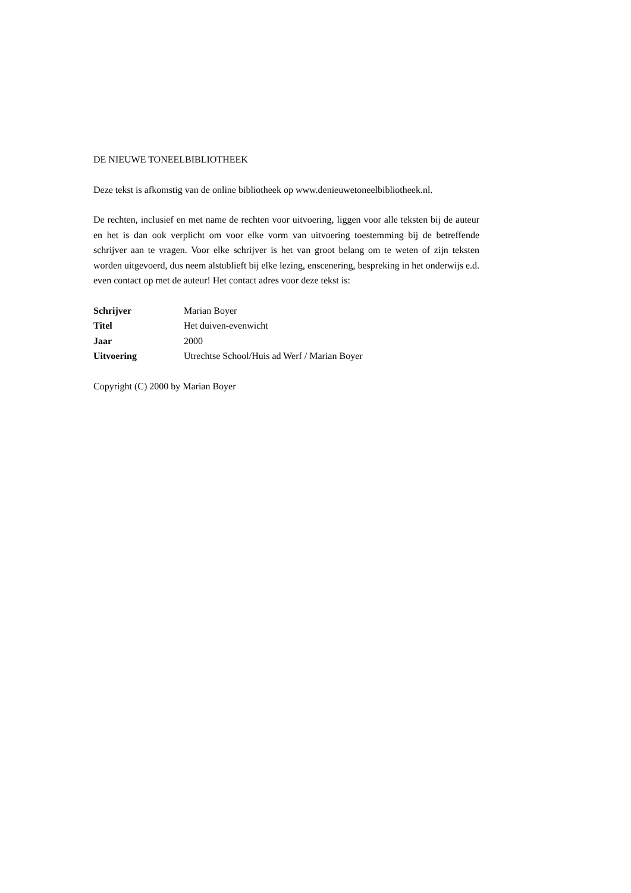DE NIEUWE TONEELBIBLIOTHEEK
Deze tekst is afkomstig van de online bibliotheek op www.denieuwetoneelbibliotheek.nl.
De rechten, inclusief en met name de rechten voor uitvoering, liggen voor alle teksten bij de auteur en het is dan ook verplicht om voor elke vorm van uitvoering toestemming bij de betreffende schrijver aan te vragen. Voor elke schrijver is het van groot belang om te weten of zijn teksten worden uitgevoerd, dus neem alstublieft bij elke lezing, enscenering, bespreking in het onderwijs e.d. even contact op met de auteur! Het contact adres voor deze tekst is:
| Schrijver | Marian Boyer |
| Titel | Het duiven-evenwicht |
| Jaar | 2000 |
| Uitvoering | Utrechtse School/Huis ad Werf / Marian Boyer |
Copyright (C) 2000 by Marian Boyer